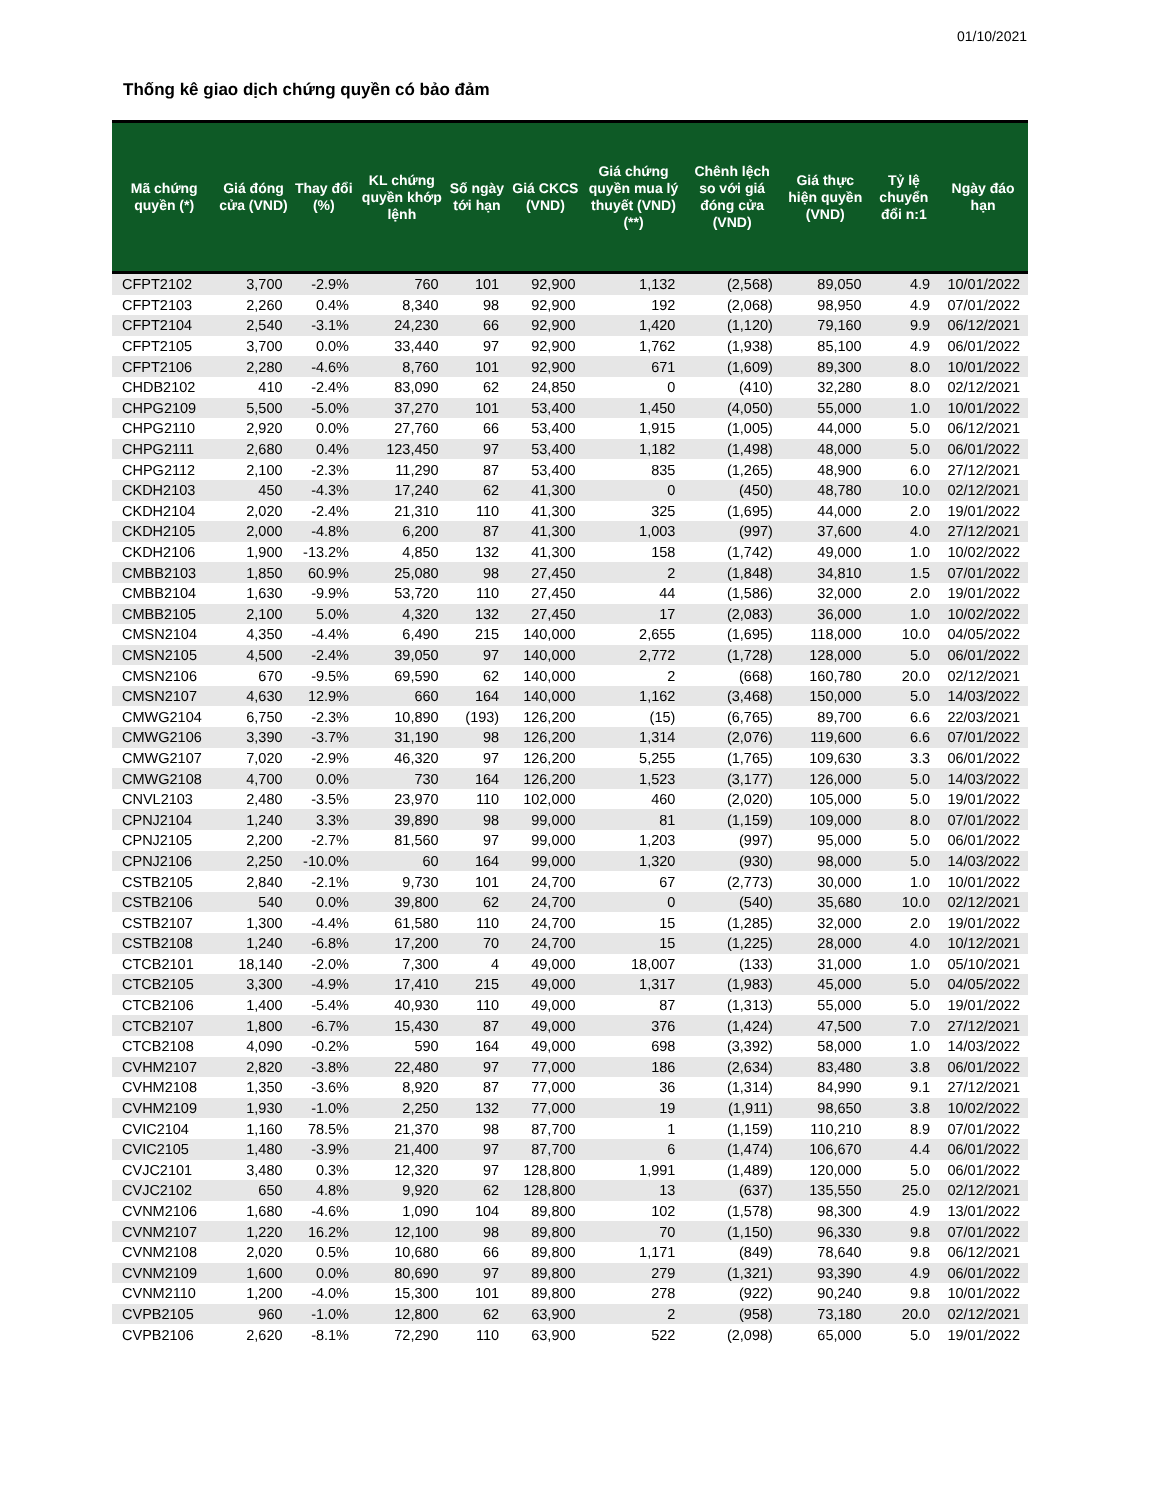01/10/2021
Thống kê giao dịch chứng quyền có bảo đảm
| Mã chứng quyền (*) | Giá đóng cửa (VND) | Thay đổi (%) | KL chứng quyền khớp lệnh | Số ngày tới hạn | Giá CKCS (VND) | Giá chứng quyền mua lý thuyết (VND) (**) | Chênh lệch so với giá đóng cửa (VND) | Giá thực hiện quyền (VND) | Tỷ lệ chuyển đổi n:1 | Ngày đáo hạn |
| --- | --- | --- | --- | --- | --- | --- | --- | --- | --- | --- |
| CFPT2102 | 3,700 | -2.9% | 760 | 101 | 92,900 | 1,132 | (2,568) | 89,050 | 4.9 | 10/01/2022 |
| CFPT2103 | 2,260 | 0.4% | 8,340 | 98 | 92,900 | 192 | (2,068) | 98,950 | 4.9 | 07/01/2022 |
| CFPT2104 | 2,540 | -3.1% | 24,230 | 66 | 92,900 | 1,420 | (1,120) | 79,160 | 9.9 | 06/12/2021 |
| CFPT2105 | 3,700 | 0.0% | 33,440 | 97 | 92,900 | 1,762 | (1,938) | 85,100 | 4.9 | 06/01/2022 |
| CFPT2106 | 2,280 | -4.6% | 8,760 | 101 | 92,900 | 671 | (1,609) | 89,300 | 8.0 | 10/01/2022 |
| CHDB2102 | 410 | -2.4% | 83,090 | 62 | 24,850 | 0 | (410) | 32,280 | 8.0 | 02/12/2021 |
| CHPG2109 | 5,500 | -5.0% | 37,270 | 101 | 53,400 | 1,450 | (4,050) | 55,000 | 1.0 | 10/01/2022 |
| CHPG2110 | 2,920 | 0.0% | 27,760 | 66 | 53,400 | 1,915 | (1,005) | 44,000 | 5.0 | 06/12/2021 |
| CHPG2111 | 2,680 | 0.4% | 123,450 | 97 | 53,400 | 1,182 | (1,498) | 48,000 | 5.0 | 06/01/2022 |
| CHPG2112 | 2,100 | -2.3% | 11,290 | 87 | 53,400 | 835 | (1,265) | 48,900 | 6.0 | 27/12/2021 |
| CKDH2103 | 450 | -4.3% | 17,240 | 62 | 41,300 | 0 | (450) | 48,780 | 10.0 | 02/12/2021 |
| CKDH2104 | 2,020 | -2.4% | 21,310 | 110 | 41,300 | 325 | (1,695) | 44,000 | 2.0 | 19/01/2022 |
| CKDH2105 | 2,000 | -4.8% | 6,200 | 87 | 41,300 | 1,003 | (997) | 37,600 | 4.0 | 27/12/2021 |
| CKDH2106 | 1,900 | -13.2% | 4,850 | 132 | 41,300 | 158 | (1,742) | 49,000 | 1.0 | 10/02/2022 |
| CMBB2103 | 1,850 | 60.9% | 25,080 | 98 | 27,450 | 2 | (1,848) | 34,810 | 1.5 | 07/01/2022 |
| CMBB2104 | 1,630 | -9.9% | 53,720 | 110 | 27,450 | 44 | (1,586) | 32,000 | 2.0 | 19/01/2022 |
| CMBB2105 | 2,100 | 5.0% | 4,320 | 132 | 27,450 | 17 | (2,083) | 36,000 | 1.0 | 10/02/2022 |
| CMSN2104 | 4,350 | -4.4% | 6,490 | 215 | 140,000 | 2,655 | (1,695) | 118,000 | 10.0 | 04/05/2022 |
| CMSN2105 | 4,500 | -2.4% | 39,050 | 97 | 140,000 | 2,772 | (1,728) | 128,000 | 5.0 | 06/01/2022 |
| CMSN2106 | 670 | -9.5% | 69,590 | 62 | 140,000 | 2 | (668) | 160,780 | 20.0 | 02/12/2021 |
| CMSN2107 | 4,630 | 12.9% | 660 | 164 | 140,000 | 1,162 | (3,468) | 150,000 | 5.0 | 14/03/2022 |
| CMWG2104 | 6,750 | -2.3% | 10,890 | (193) | 126,200 | (15) | (6,765) | 89,700 | 6.6 | 22/03/2021 |
| CMWG2106 | 3,390 | -3.7% | 31,190 | 98 | 126,200 | 1,314 | (2,076) | 119,600 | 6.6 | 07/01/2022 |
| CMWG2107 | 7,020 | -2.9% | 46,320 | 97 | 126,200 | 5,255 | (1,765) | 109,630 | 3.3 | 06/01/2022 |
| CMWG2108 | 4,700 | 0.0% | 730 | 164 | 126,200 | 1,523 | (3,177) | 126,000 | 5.0 | 14/03/2022 |
| CNVL2103 | 2,480 | -3.5% | 23,970 | 110 | 102,000 | 460 | (2,020) | 105,000 | 5.0 | 19/01/2022 |
| CPNJ2104 | 1,240 | 3.3% | 39,890 | 98 | 99,000 | 81 | (1,159) | 109,000 | 8.0 | 07/01/2022 |
| CPNJ2105 | 2,200 | -2.7% | 81,560 | 97 | 99,000 | 1,203 | (997) | 95,000 | 5.0 | 06/01/2022 |
| CPNJ2106 | 2,250 | -10.0% | 60 | 164 | 99,000 | 1,320 | (930) | 98,000 | 5.0 | 14/03/2022 |
| CSTB2105 | 2,840 | -2.1% | 9,730 | 101 | 24,700 | 67 | (2,773) | 30,000 | 1.0 | 10/01/2022 |
| CSTB2106 | 540 | 0.0% | 39,800 | 62 | 24,700 | 0 | (540) | 35,680 | 10.0 | 02/12/2021 |
| CSTB2107 | 1,300 | -4.4% | 61,580 | 110 | 24,700 | 15 | (1,285) | 32,000 | 2.0 | 19/01/2022 |
| CSTB2108 | 1,240 | -6.8% | 17,200 | 70 | 24,700 | 15 | (1,225) | 28,000 | 4.0 | 10/12/2021 |
| CTCB2101 | 18,140 | -2.0% | 7,300 | 4 | 49,000 | 18,007 | (133) | 31,000 | 1.0 | 05/10/2021 |
| CTCB2105 | 3,300 | -4.9% | 17,410 | 215 | 49,000 | 1,317 | (1,983) | 45,000 | 5.0 | 04/05/2022 |
| CTCB2106 | 1,400 | -5.4% | 40,930 | 110 | 49,000 | 87 | (1,313) | 55,000 | 5.0 | 19/01/2022 |
| CTCB2107 | 1,800 | -6.7% | 15,430 | 87 | 49,000 | 376 | (1,424) | 47,500 | 7.0 | 27/12/2021 |
| CTCB2108 | 4,090 | -0.2% | 590 | 164 | 49,000 | 698 | (3,392) | 58,000 | 1.0 | 14/03/2022 |
| CVHM2107 | 2,820 | -3.8% | 22,480 | 97 | 77,000 | 186 | (2,634) | 83,480 | 3.8 | 06/01/2022 |
| CVHM2108 | 1,350 | -3.6% | 8,920 | 87 | 77,000 | 36 | (1,314) | 84,990 | 9.1 | 27/12/2021 |
| CVHM2109 | 1,930 | -1.0% | 2,250 | 132 | 77,000 | 19 | (1,911) | 98,650 | 3.8 | 10/02/2022 |
| CVIC2104 | 1,160 | 78.5% | 21,370 | 98 | 87,700 | 1 | (1,159) | 110,210 | 8.9 | 07/01/2022 |
| CVIC2105 | 1,480 | -3.9% | 21,400 | 97 | 87,700 | 6 | (1,474) | 106,670 | 4.4 | 06/01/2022 |
| CVJC2101 | 3,480 | 0.3% | 12,320 | 97 | 128,800 | 1,991 | (1,489) | 120,000 | 5.0 | 06/01/2022 |
| CVJC2102 | 650 | 4.8% | 9,920 | 62 | 128,800 | 13 | (637) | 135,550 | 25.0 | 02/12/2021 |
| CVNM2106 | 1,680 | -4.6% | 1,090 | 104 | 89,800 | 102 | (1,578) | 98,300 | 4.9 | 13/01/2022 |
| CVNM2107 | 1,220 | 16.2% | 12,100 | 98 | 89,800 | 70 | (1,150) | 96,330 | 9.8 | 07/01/2022 |
| CVNM2108 | 2,020 | 0.5% | 10,680 | 66 | 89,800 | 1,171 | (849) | 78,640 | 9.8 | 06/12/2021 |
| CVNM2109 | 1,600 | 0.0% | 80,690 | 97 | 89,800 | 279 | (1,321) | 93,390 | 4.9 | 06/01/2022 |
| CVNM2110 | 1,200 | -4.0% | 15,300 | 101 | 89,800 | 278 | (922) | 90,240 | 9.8 | 10/01/2022 |
| CVPB2105 | 960 | -1.0% | 12,800 | 62 | 63,900 | 2 | (958) | 73,180 | 20.0 | 02/12/2021 |
| CVPB2106 | 2,620 | -8.1% | 72,290 | 110 | 63,900 | 522 | (2,098) | 65,000 | 5.0 | 19/01/2022 |